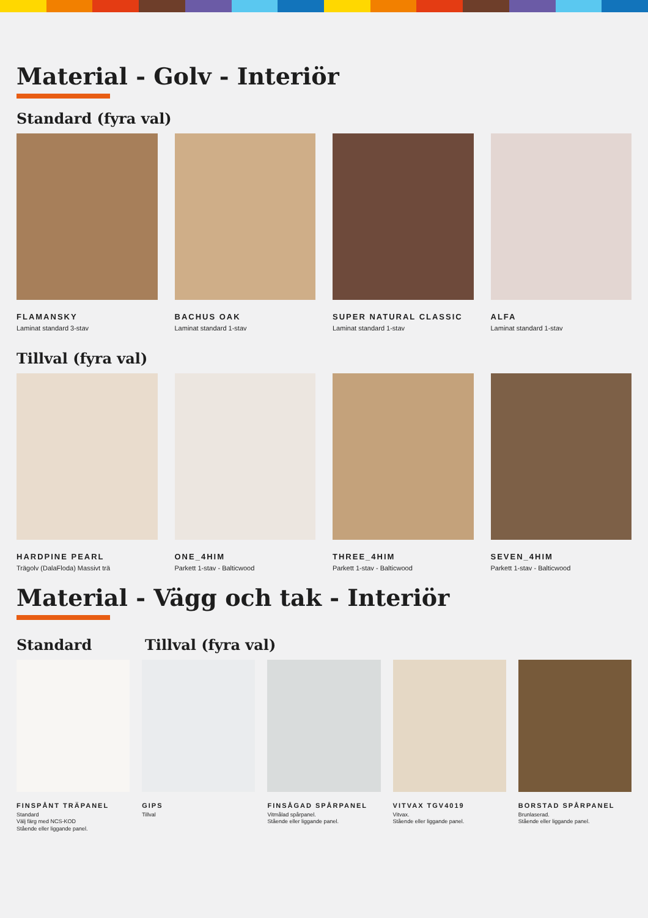Material - Golv - Interiör
Standard (fyra val)
FLAMANSKY
Laminat standard 3-stav
BACHUS OAK
Laminat standard 1-stav
SUPER NATURAL CLASSIC
Laminat standard 1-stav
ALFA
Laminat standard 1-stav
Tillval (fyra val)
HARDPINE PEARL
Trägolv (DalaFloda) Massivt trä
ONE_4HIM
Parkett 1-stav - Balticwood
THREE_4HIM
Parkett 1-stav - Balticwood
SEVEN_4HIM
Parkett 1-stav - Balticwood
Material - Vägg och tak - Interiör
Standard Tillval (fyra val)
FINSPÅNT TRÄPANEL
Standard
Välj färg med NCS-KOD
Stående eller liggande panel.
GIPS
Tillval
FINSÅGAD SPÅRPANEL
Vitmålad spårpanel.
Stående eller liggande panel.
VITVAX TGV4019
Vitvax.
Stående eller liggande panel.
BORSTAD SPÅRPANEL
Brunlaserad.
Stående eller liggande panel.